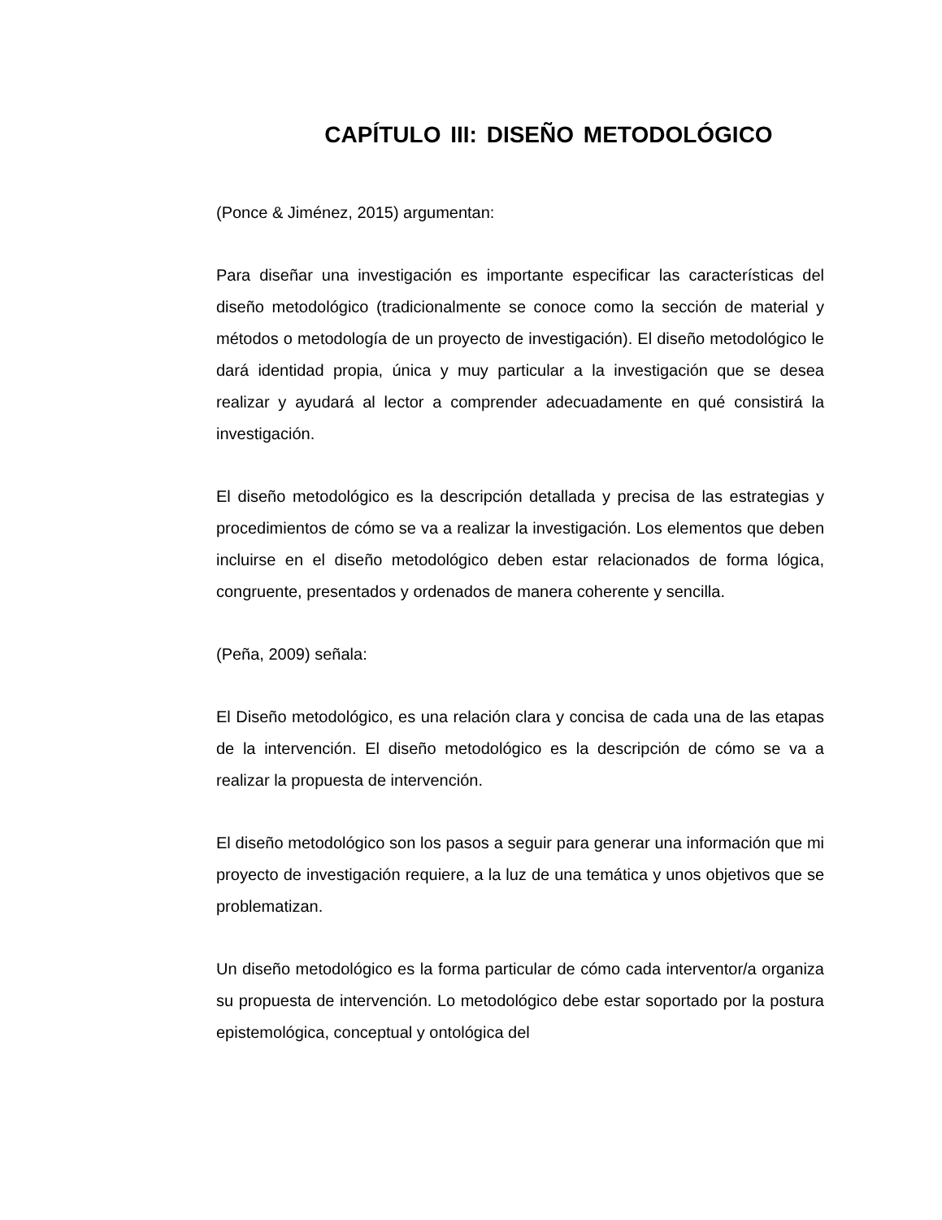CAPÍTULO III: DISEÑO METODOLÓGICO
(Ponce & Jiménez, 2015) argumentan:
Para diseñar una investigación es importante especificar las características del diseño metodológico (tradicionalmente se conoce como la sección de material y métodos o metodología de un proyecto de investigación). El diseño metodológico le dará identidad propia, única y muy particular a la investigación que se desea realizar y ayudará al lector a comprender adecuadamente en qué consistirá la investigación.
El diseño metodológico es la descripción detallada y precisa de las estrategias y procedimientos de cómo se va a realizar la investigación. Los elementos que deben incluirse en el diseño metodológico deben estar relacionados de forma lógica, congruente, presentados y ordenados de manera coherente y sencilla.
(Peña, 2009) señala:
El Diseño metodológico, es una relación clara y concisa de cada una de las etapas de la intervención. El diseño metodológico es la descripción de cómo se va a realizar la propuesta de intervención.
El diseño metodológico son los pasos a seguir para generar una información que mi proyecto de investigación requiere, a la luz de una temática y unos objetivos que se problematizan.
Un diseño metodológico es la forma particular de cómo cada interventor/a organiza su propuesta de intervención. Lo metodológico debe estar soportado por la postura epistemológica, conceptual y ontológica del